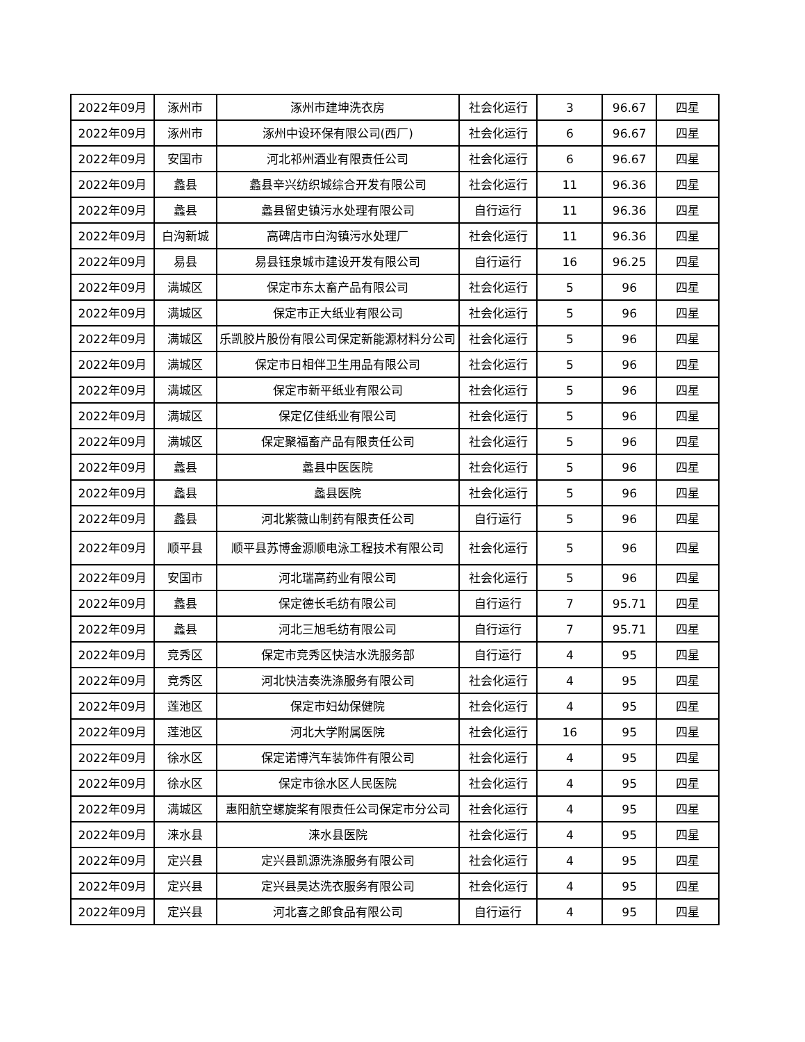| 2022年09月 | 涿州市 | 涿州市建坤洗衣房 | 社会化运行 | 3 | 96.67 | 四星 |
| 2022年09月 | 涿州市 | 涿州中设环保有限公司(西厂) | 社会化运行 | 6 | 96.67 | 四星 |
| 2022年09月 | 安国市 | 河北祁州酒业有限责任公司 | 社会化运行 | 6 | 96.67 | 四星 |
| 2022年09月 | 蠡县 | 蠡县辛兴纺织城综合开发有限公司 | 社会化运行 | 11 | 96.36 | 四星 |
| 2022年09月 | 蠡县 | 蠡县留史镇污水处理有限公司 | 自行运行 | 11 | 96.36 | 四星 |
| 2022年09月 | 白沟新城 | 高碑店市白沟镇污水处理厂 | 社会化运行 | 11 | 96.36 | 四星 |
| 2022年09月 | 易县 | 易县钰泉城市建设开发有限公司 | 自行运行 | 16 | 96.25 | 四星 |
| 2022年09月 | 满城区 | 保定市东太畜产品有限公司 | 社会化运行 | 5 | 96 | 四星 |
| 2022年09月 | 满城区 | 保定市正大纸业有限公司 | 社会化运行 | 5 | 96 | 四星 |
| 2022年09月 | 满城区 | 乐凯胶片股份有限公司保定新能源材料分公司 | 社会化运行 | 5 | 96 | 四星 |
| 2022年09月 | 满城区 | 保定市日相伴卫生用品有限公司 | 社会化运行 | 5 | 96 | 四星 |
| 2022年09月 | 满城区 | 保定市新平纸业有限公司 | 社会化运行 | 5 | 96 | 四星 |
| 2022年09月 | 满城区 | 保定亿佳纸业有限公司 | 社会化运行 | 5 | 96 | 四星 |
| 2022年09月 | 满城区 | 保定聚福畜产品有限责任公司 | 社会化运行 | 5 | 96 | 四星 |
| 2022年09月 | 蠡县 | 蠡县中医医院 | 社会化运行 | 5 | 96 | 四星 |
| 2022年09月 | 蠡县 | 蠡县医院 | 社会化运行 | 5 | 96 | 四星 |
| 2022年09月 | 蠡县 | 河北紫薇山制药有限责任公司 | 自行运行 | 5 | 96 | 四星 |
| 2022年09月 | 顺平县 | 顺平县苏博金源顺电泳工程技术有限公司 | 社会化运行 | 5 | 96 | 四星 |
| 2022年09月 | 安国市 | 河北瑞高药业有限公司 | 社会化运行 | 5 | 96 | 四星 |
| 2022年09月 | 蠡县 | 保定德长毛纺有限公司 | 自行运行 | 7 | 95.71 | 四星 |
| 2022年09月 | 蠡县 | 河北三旭毛纺有限公司 | 自行运行 | 7 | 95.71 | 四星 |
| 2022年09月 | 竞秀区 | 保定市竞秀区快洁水洗服务部 | 自行运行 | 4 | 95 | 四星 |
| 2022年09月 | 竞秀区 | 河北快洁奏洗涤服务有限公司 | 社会化运行 | 4 | 95 | 四星 |
| 2022年09月 | 莲池区 | 保定市妇幼保健院 | 社会化运行 | 4 | 95 | 四星 |
| 2022年09月 | 莲池区 | 河北大学附属医院 | 社会化运行 | 16 | 95 | 四星 |
| 2022年09月 | 徐水区 | 保定诺博汽车装饰件有限公司 | 社会化运行 | 4 | 95 | 四星 |
| 2022年09月 | 徐水区 | 保定市徐水区人民医院 | 社会化运行 | 4 | 95 | 四星 |
| 2022年09月 | 满城区 | 惠阳航空螺旋桨有限责任公司保定市分公司 | 社会化运行 | 4 | 95 | 四星 |
| 2022年09月 | 涞水县 | 涞水县医院 | 社会化运行 | 4 | 95 | 四星 |
| 2022年09月 | 定兴县 | 定兴县凯源洗涤服务有限公司 | 社会化运行 | 4 | 95 | 四星 |
| 2022年09月 | 定兴县 | 定兴县昊达洗衣服务有限公司 | 社会化运行 | 4 | 95 | 四星 |
| 2022年09月 | 定兴县 | 河北喜之郎食品有限公司 | 自行运行 | 4 | 95 | 四星 |